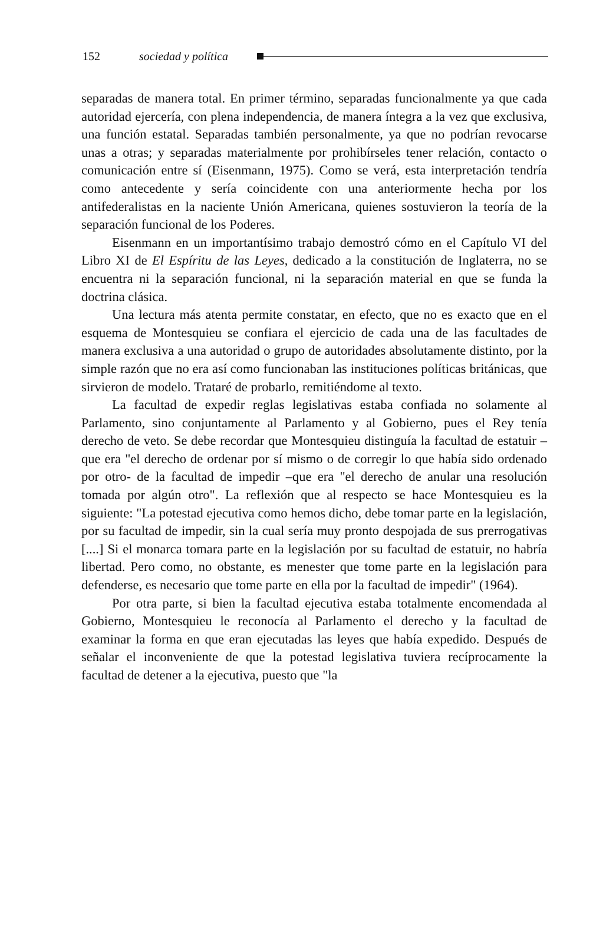152 sociedad y política
separadas de manera total. En primer término, separadas funcionalmente ya que cada autoridad ejercería, con plena independencia, de manera íntegra a la vez que exclusiva, una función estatal. Separadas también personalmente, ya que no podrían revocarse unas a otras; y separadas materialmente por prohibírseles tener relación, contacto o comunicación entre sí (Eisenmann, 1975). Como se verá, esta interpretación tendría como antecedente y sería coincidente con una anteriormente hecha por los antifederalistas en la naciente Unión Americana, quienes sostuvieron la teoría de la separación funcional de los Poderes.
Eisenmann en un importantísimo trabajo demostró cómo en el Capítulo VI del Libro XI de El Espíritu de las Leyes, dedicado a la constitución de Inglaterra, no se encuentra ni la separación funcional, ni la separación material en que se funda la doctrina clásica.
Una lectura más atenta permite constatar, en efecto, que no es exacto que en el esquema de Montesquieu se confiara el ejercicio de cada una de las facultades de manera exclusiva a una autoridad o grupo de autoridades absolutamente distinto, por la simple razón que no era así como funcionaban las instituciones políticas británicas, que sirvieron de modelo. Trataré de probarlo, remitiéndome al texto.
La facultad de expedir reglas legislativas estaba confiada no solamente al Parlamento, sino conjuntamente al Parlamento y al Gobierno, pues el Rey tenía derecho de veto. Se debe recordar que Montesquieu distinguía la facultad de estatuir –que era "el derecho de ordenar por sí mismo o de corregir lo que había sido ordenado por otro- de la facultad de impedir –que era "el derecho de anular una resolución tomada por algún otro". La reflexión que al respecto se hace Montesquieu es la siguiente: "La potestad ejecutiva como hemos dicho, debe tomar parte en la legislación, por su facultad de impedir, sin la cual sería muy pronto despojada de sus prerrogativas [....] Si el monarca tomara parte en la legislación por su facultad de estatuir, no habría libertad. Pero como, no obstante, es menester que tome parte en la legislación para defenderse, es necesario que tome parte en ella por la facultad de impedir" (1964).
Por otra parte, si bien la facultad ejecutiva estaba totalmente encomendada al Gobierno, Montesquieu le reconocía al Parlamento el derecho y la facultad de examinar la forma en que eran ejecutadas las leyes que había expedido. Después de señalar el inconveniente de que la potestad legislativa tuviera recíprocamente la facultad de detener a la ejecutiva, puesto que "la